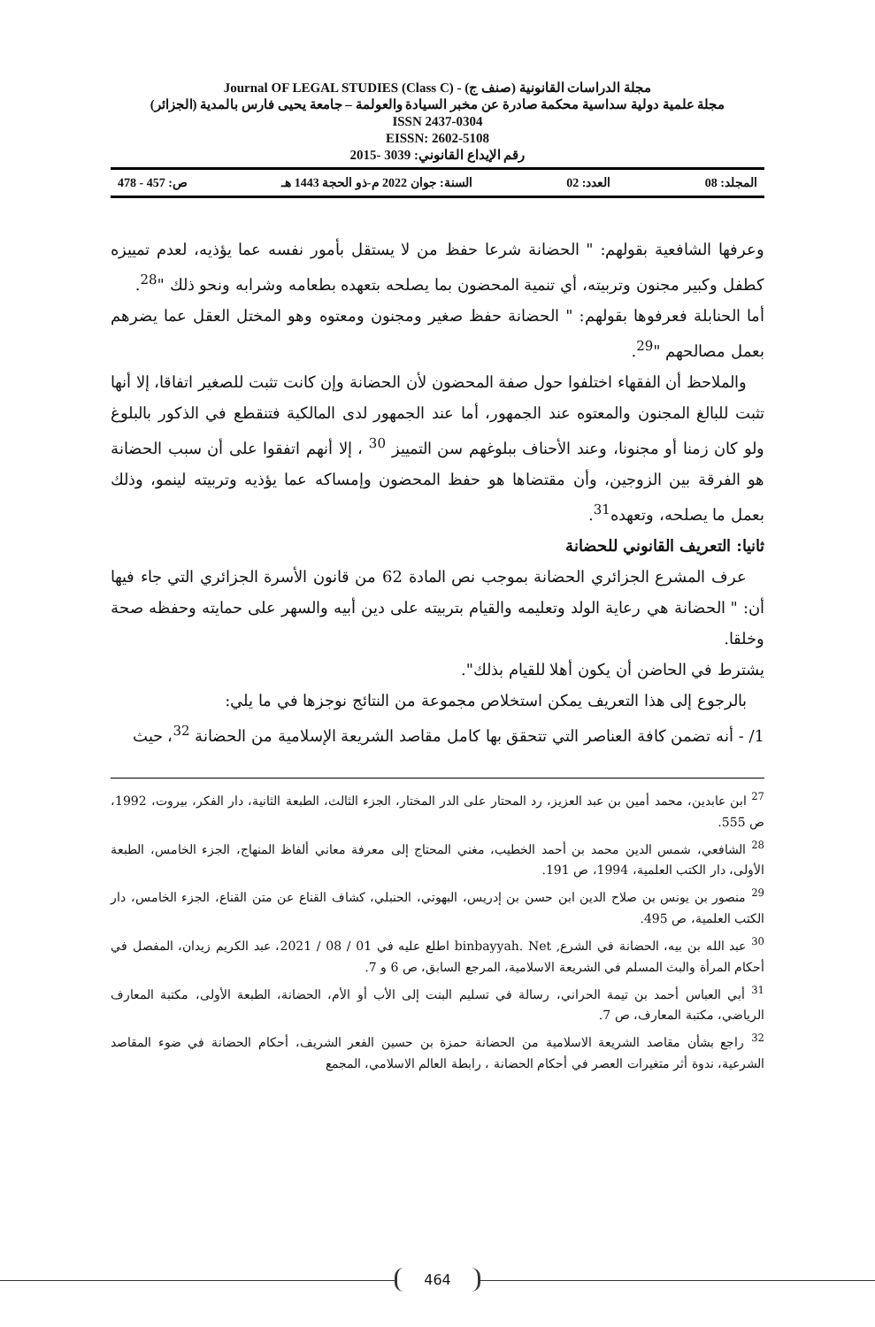مجلة الدراسات القانونية (صنف ج) - (Class C) Journal OF LEGAL STUDIES
مجلة علمية دولية سداسية محكمة صادرة عن مخبر السيادة والعولمة – جامعة يحيى فارس بالمدية (الجزائر)
ISSN 2437-0304
EISSN: 2602-5108
رقم الإيداع القانوني: 3039 -2015
المجلد: 08 العدد: 02 السنة: جوان 2022 م-ذو الحجة 1443 هـ ص: 457 - 478
وعرفها الشافعية بقولهم: " الحضانة شرعا حفظ من لا يستقل بأمور نفسه عما يؤذيه، لعدم تمييزه كطفل وكبير مجنون وتربيته، أي تنمية المحضون بما يصلحه بتعهده بطعامه وشرابه ونحو ذلك "<sup>28</sup>.
أما الحنابلة فعرفوها بقولهم: " الحضانة حفظ صغير ومجنون ومعتوه وهو المختل العقل عما يضرهم بعمل مصالحهم "<sup>29</sup>.
والملاحظ أن الفقهاء اختلفوا حول صفة المحضون لأن الحضانة وإن كانت تثبت للصغير اتفاقا، إلا أنها تثبت للبالغ المجنون والمعتوه عند الجمهور، أما عند الجمهور لدى المالكية فتنقطع في الذكور بالبلوغ ولو كان زمنا أو مجنونا، وعند الأحناف ببلوغهم سن التمييز <sup>30</sup> ، إلا أنهم اتفقوا على أن سبب الحضانة هو الفرقة بين الزوجين، وأن مقتضاها هو حفظ المحضون وإمساكه عما يؤذيه وتربيته لينمو، وذلك بعمل ما يصلحه، وتعهده<sup>31</sup>.
ثانيا: التعريف القانوني للحضانة
عرف المشرع الجزائري الحضانة بموجب نص المادة 62 من قانون الأسرة الجزائري التي جاء فيها أن: " الحضانة هي رعاية الولد وتعليمه والقيام بتربيته على دين أبيه والسهر على حمايته وحفظه صحة وخلقا.
يشترط في الحاضن أن يكون أهلا للقيام بذلك".
بالرجوع إلى هذا التعريف يمكن استخلاص مجموعة من النتائج نوجزها في ما يلي:
1/ - أنه تضمن كافة العناصر التي تتحقق بها كامل مقاصد الشريعة الإسلامية من الحضانة <sup>32</sup>، حيث
<sup>27</sup> ابن عابدين، محمد أمين بن عبد العزيز، رد المحتار على الدر المختار، الجزء الثالث، الطبعة الثانية، دار الفكر، بيروت، 1992، ص 555.
<sup>28</sup> الشافعي، شمس الدين محمد بن أحمد الخطيب، مغني المحتاج إلى معرفة معاني ألفاظ المنهاج، الجزء الخامس، الطبعة الأولى، دار الكتب العلمية، 1994، ص 191.
<sup>29</sup> منصور بن يونس بن صلاح الدين ابن حسن بن إدريس، البهوتي، الحنبلي، كشاف القناع عن متن القناع، الجزء الخامس، دار الكتب العلمية، ص 495.
<sup>30</sup> عبد الله بن بيه، الحضانة في الشرع, binbayyah. Net اطلع عليه في 01 / 08 / 2021، عبد الكريم زيدان، المفصل في أحكام المرأة والبث المسلم في الشريعة الاسلامية، المرجع السابق، ص 6 و 7.
<sup>31</sup> أبي العباس أحمد بن تيمة الحراني، رسالة في تسليم البنت إلى الأب أو الأم، الحضانة، الطبعة الأولى، مكتبة المعارف الرياضي، مكتبة المعارف، ص 7.
<sup>32</sup> راجع بشأن مقاصد الشريعة الاسلامية من الحضانة حمزة بن حسين الفعر الشريف، أحكام الحضانة في ضوء المقاصد الشرعية، ندوة أثر متغيرات العصر في أحكام الحضانة ، رابطة العالم الاسلامي، المجمع
464